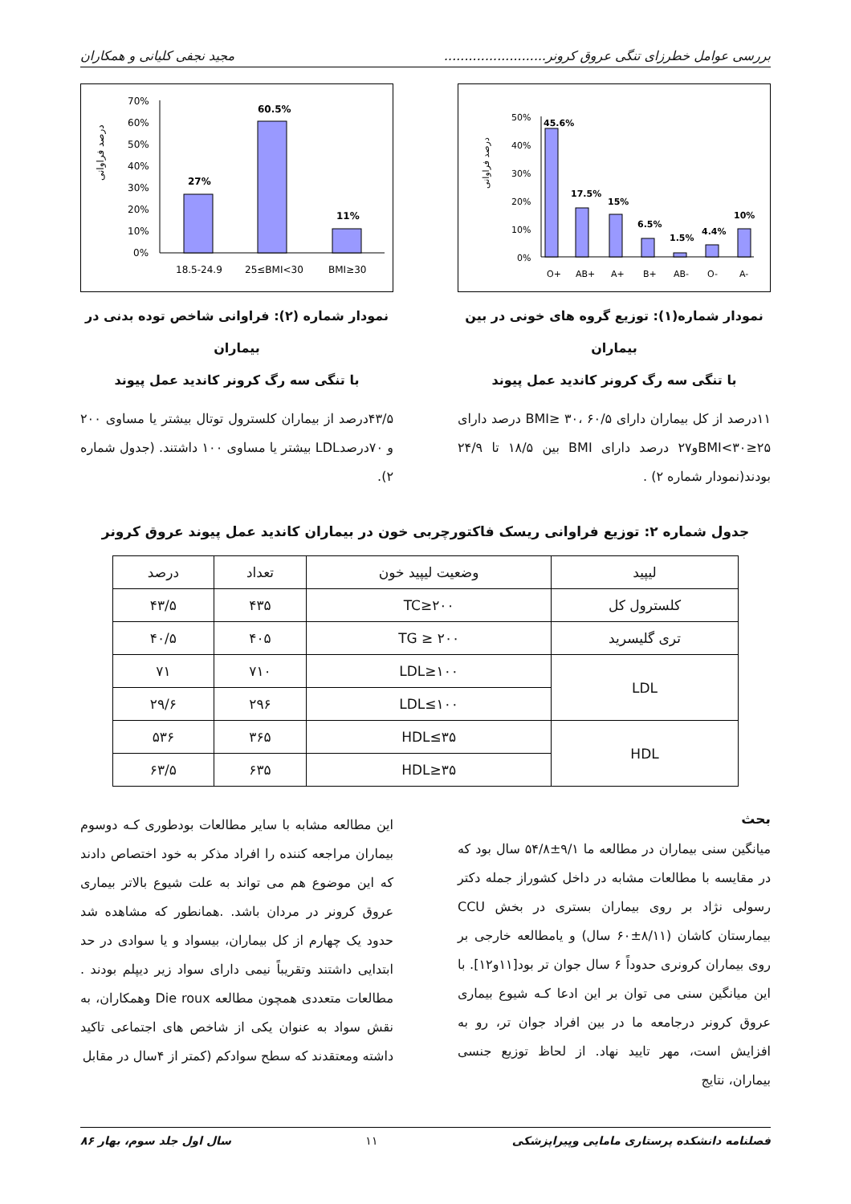بررسی عوامل خطرزای تنگی عروق کرونر......................... مجید نجفی کلیانی و همکاران
درصد فراوانی
50%
40%
30%
20%
10%
0%
45.6%
17.5%
15%
6.5%
1.5%
4.4%
10%
O+
AB+
A+
B+
AB-
O-
A-
نمودار شماره(۱): توزیع گروه های خونی در بین بیماران
با تنگی سه رگ کرونر کاندید عمل پیوند
۱۱درصد از کل بیماران دارای BMI≥ ۳۰، ۶۰/۵ درصد دارای ۲۵≤BMI<۳۰و۲۷ درصد دارای BMI بین ۱۸/۵ تا ۲۴/۹ بودند(نمودار شماره ۲) .
درصد فراوانی
70%
60%
50%
40%
30%
20%
10%
0%
27%
60.5%
11%
18.5-24.9
25≤BMI<30
BMI≥30
نمودار شماره (۲): فراوانی شاخص توده بدنی در بیماران
با تنگی سه رگ کرونر کاندید عمل پیوند
۴۳/۵درصد از بیماران کلسترول توتال بیشتر یا مساوی ۲۰۰ و ۷۰درصدLDL بیشتر یا مساوی ۱۰۰ داشتند. (جدول شماره ۲).
جدول شماره ۲: توزیع فراوانی ریسک فاکتورچربی خون در بیماران کاندید عمل پیوند عروق کرونر
| لیپید | وضعیت لیپید خون | تعداد | درصد |
| --- | --- | --- | --- |
| کلسترول کل | TC≥۲۰۰ | ۴۳۵ | ۴۳/۵ |
| تری گلیسرید | TG ≥ ۲۰۰ | ۴۰۵ | ۴۰/۵ |
| LDL | LDL≥۱۰۰ | ۷۱۰ | ۷۱ |
| | LDL≤۱۰۰ | ۲۹۶ | ۲۹/۶ |
| HDL | HDL≤۳۵ | ۳۶۵ | ۵۳۶ |
| | HDL≥۳۵ | ۶۳۵ | ۶۳/۵ |
بحث
میانگین سنی بیماران در مطالعه ما ۹/۱±۵۴/۸ سال بود که در مقایسه با مطالعات مشابه در داخل کشوراز جمله دکتر رسولی نژاد بر روی بیماران بستری در بخش CCU بیمارستان کاشان (۸/۱۱±۶۰ سال) و یامطالعه خارجی بر روی بیماران کرونری حدوداً ۶ سال جوان تر بود[۱۱و۱۲]. با این میانگین سنی می توان بر این ادعا کـه شیوع بیماری عروق کرونر درجامعه ما در بین افراد جوان تر، رو به افزایش است، مهر تایید نهاد. از لحاظ توزیع جنسی بیماران، نتایج
این مطالعه مشابه با سایر مطالعات بودطوری کـه دوسوم بیماران مراجعه کننده را افراد مذکر به خود اختصاص دادند که این موضوع هم می تواند به علت شیوع بالاتر بیماری عروق کرونر در مردان باشد. .همانطور که مشاهده شد حدود یک چهارم از کل بیماران، بیسواد و یا سوادی در حد ابتدایی داشتند وتقریباً نیمی دارای سواد زیر دیپلم بودند . مطالعات متعددی همچون مطالعه Die roux وهمکاران، به نقش سواد به عنوان یکی از شاخص های اجتماعی تاکید داشته ومعتقدند که سطح سوادکم (کمتر از ۴سال در مقابل
فصلنامه دانشکده پرستاری مامایی وپیراپزشکی ۱۱ سال اول جلد سوم، بهار ۸۶